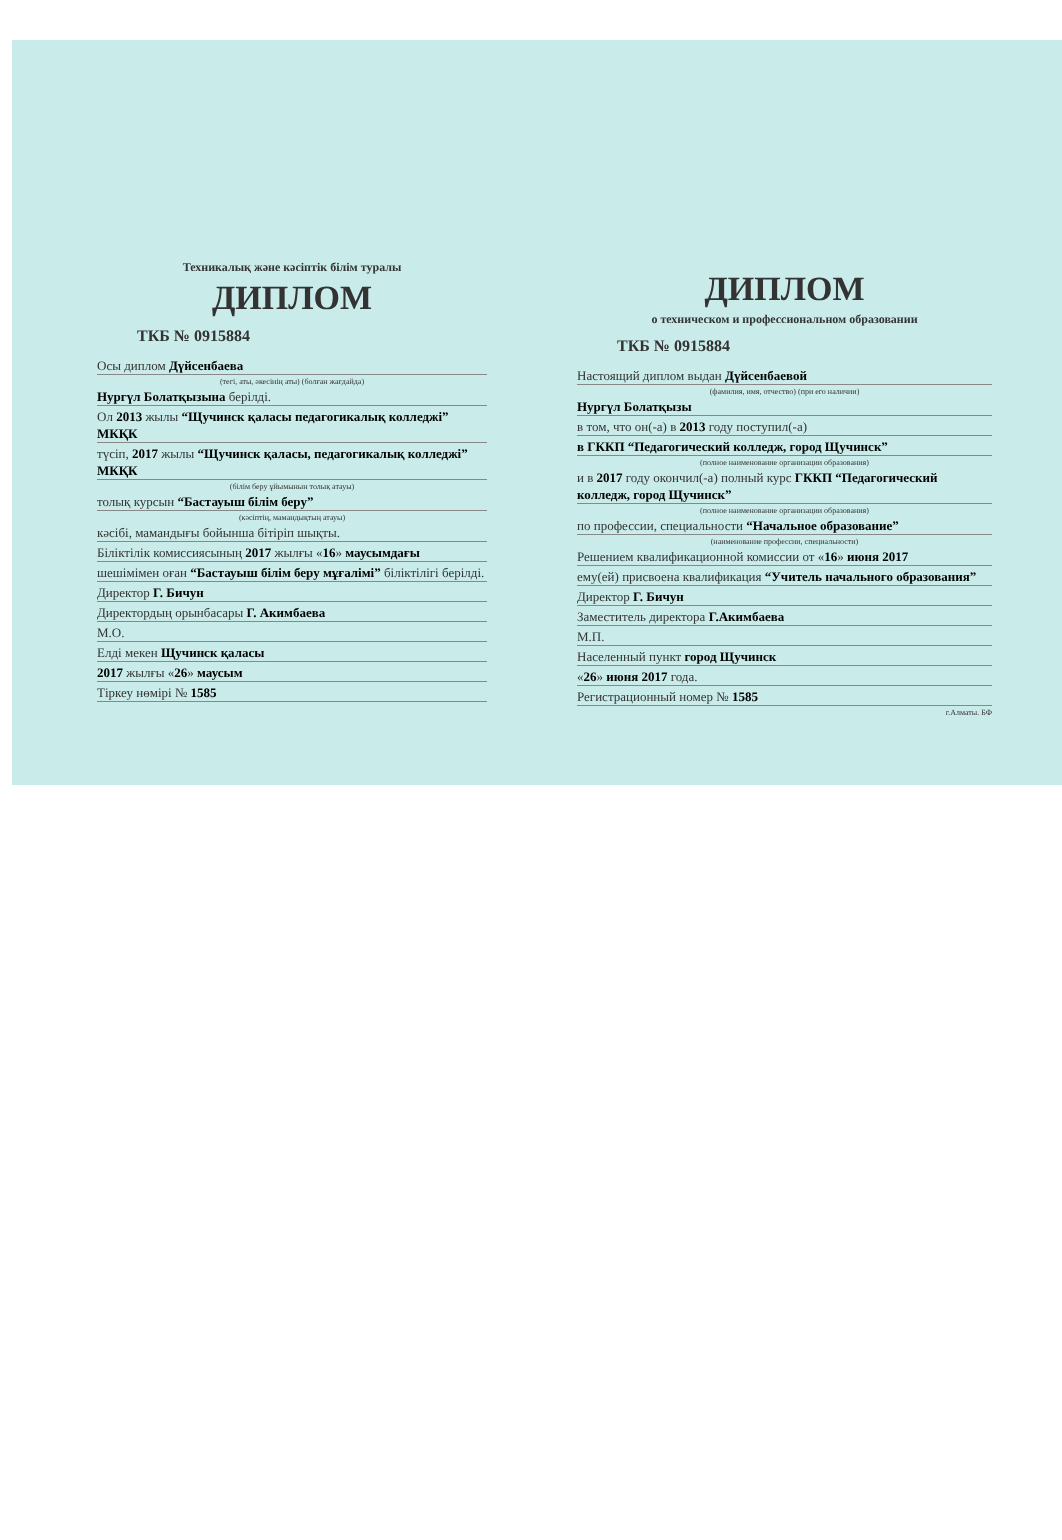Техникалық және кәсіптік білім туралы
ДИПЛОМ
ТКБ № 0915884
Осы диплом Дүйсенбаева
(тегі, аты, әкесінің аты) (болған жағдайда)
Нургүл Болатқызына берілді.
Ол 2013 жылы “Щучинск қаласы педагогикалық колледжі” МКҚК
түсіп, 2017 жылы “Щучинск қаласы, педагогикалық колледжі” МКҚК
(білім беру ұйымынын толық атауы)
толық курсын “Бастауыш білім беру”
(кәсіптің, мамандықтың атауы)
кәсібі, мамандығы бойынша бітіріп шықты.
Біліктілік комиссиясының 2017 жылғы «16» маусымдағы
шешімімен оған “Бастауыш білім беру мұғалімі” біліктілігі берілді.
Директор Г. Бичун
Директордың орынбасары Г. Акимбаева
М.О.
Елді мекен Щучинск қаласы
2017 жылғы «26» маусым
Тіркеу нөмірі № 1585
ДИПЛОМ
о техническом и профессиональном образовании
ТКБ № 0915884
Настоящий диплом выдан Дүйсенбаевой
(фамилия, имя, отчество) (при его наличии)
Нургүл Болатқызы
в том, что он(-а) в 2013 году поступил(-а)
в ГККП “Педагогический колледж, город Щучинск”
(полное наименование организации образования)
и в 2017 году окончил(-а) полный курс ГККП “Педагогический колледж, город Щучинск”
(полное наименование организации образования)
по профессии, специальности “Начальное образование”
(наименование профессии, специальности)
Решением квалификационной комиссии от «16» июня 2017
ему(ей) присвоена квалификация “Учитель начального образования”
Директор Г. Бичун
Заместитель директора Г.Акимбаева
М.П.
Населенный пункт город Щучинск
«26» июня 2017 года.
Регистрационный номер № 1585
г.Алматы. БФ